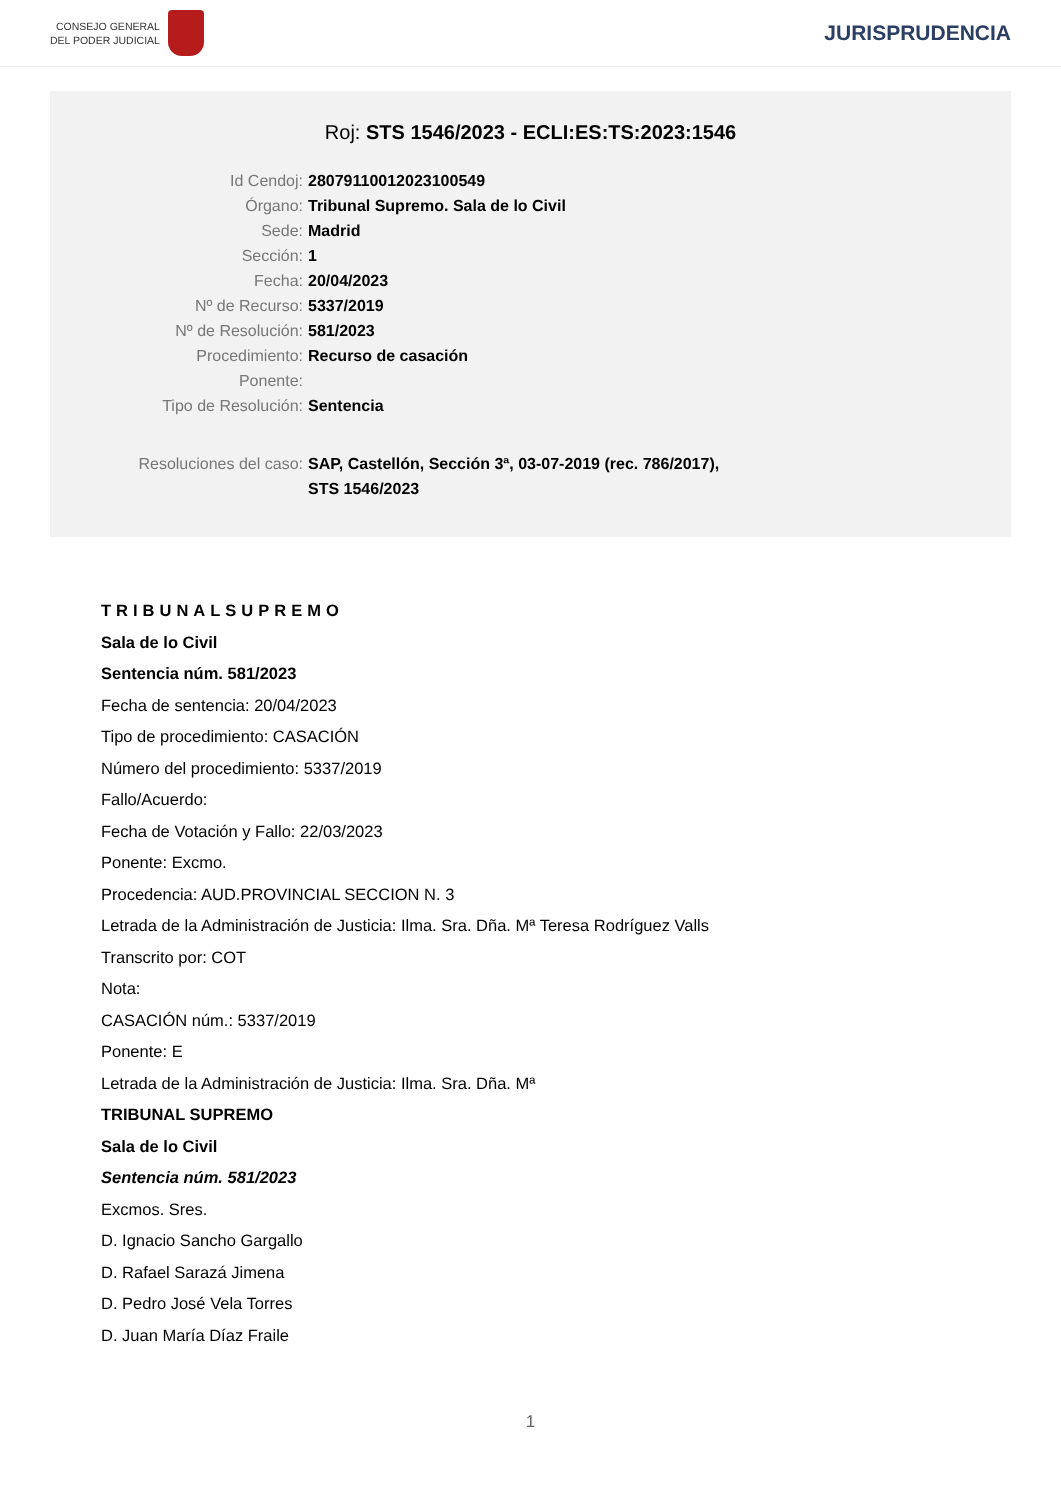CONSEJO GENERAL
DEL PODER JUDICIAL
JURISPRUDENCIA
Roj: STS 1546/2023 - ECLI:ES:TS:2023:1546
Id Cendoj: 28079110012023100549
Órgano: Tribunal Supremo. Sala de lo Civil
Sede: Madrid
Sección: 1
Fecha: 20/04/2023
Nº de Recurso: 5337/2019
Nº de Resolución: 581/2023
Procedimiento: Recurso de casación
Ponente:
Tipo de Resolución: Sentencia
Resoluciones del caso: SAP, Castellón, Sección 3ª, 03-07-2019 (rec. 786/2017),
STS 1546/2023
TRIBUNALSUPREMO
Sala de lo Civil
Sentencia núm. 581/2023
Fecha de sentencia: 20/04/2023
Tipo de procedimiento: CASACIÓN
Número del procedimiento: 5337/2019
Fallo/Acuerdo:
Fecha de Votación y Fallo: 22/03/2023
Ponente: Excmo.
Procedencia: AUD.PROVINCIAL SECCION N. 3
Letrada de la Administración de Justicia: Ilma. Sra. Dña. Mª Teresa Rodríguez Valls
Transcrito por: COT
Nota:
CASACIÓN núm.: 5337/2019
Ponente: E
Letrada de la Administración de Justicia: Ilma. Sra. Dña. Mª
TRIBUNAL SUPREMO
Sala de lo Civil
Sentencia núm. 581/2023
Excmos. Sres.
D. Ignacio Sancho Gargallo
D. Rafael Sarazá Jimena
D. Pedro José Vela Torres
D. Juan María Díaz Fraile
1